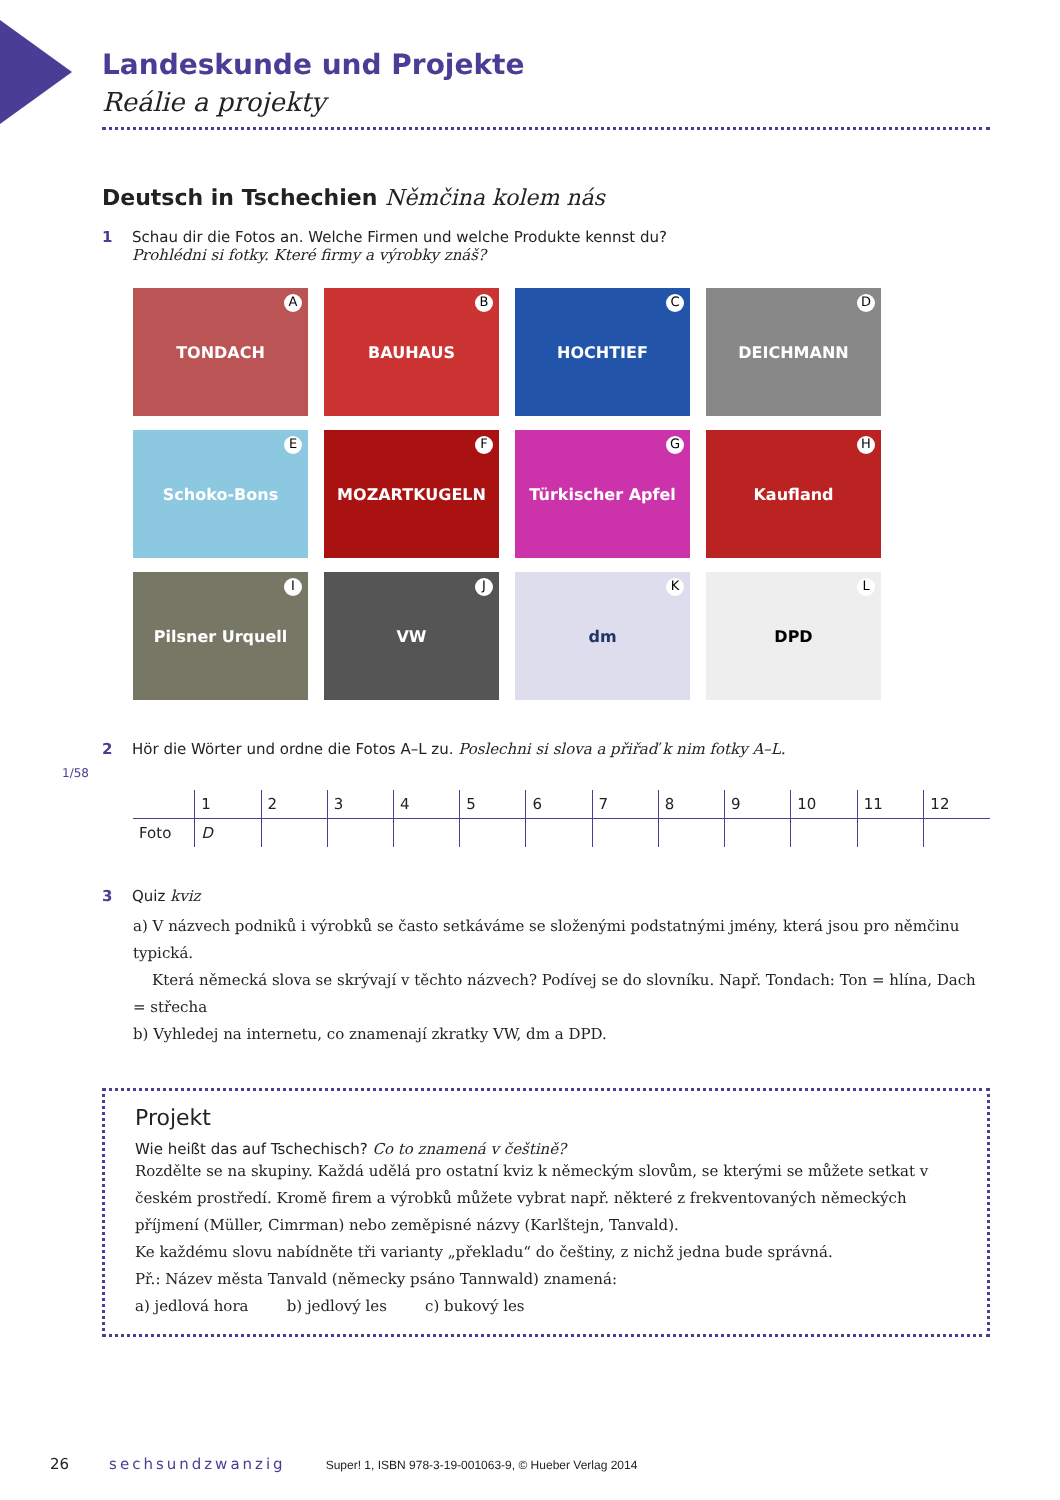Landeskunde und Projekte
Reálie a projekty
Deutsch in Tschechien Němčina kolem nás
1 Schau dir die Fotos an. Welche Firmen und welche Produkte kennst du?
Prohlédni si fotky. Které firmy a výrobky znáš?
TONDACH A
BAUHAUS B
HOCHTIEF C
DEICHMANN D
Schoko-Bons E
MOZARTKUGELN F
Türkischer Apfel G
Kaufland H
Pilsner Urquell I
VW J
dm K
DPD L
2 Hör die Wörter und ordne die Fotos A–L zu. Poslechni si slova a přiřaď k nim fotky A–L.
1/58
| | 1 | 2 | 3 | 4 | 5 | 6 | 7 | 8 | 9 | 10 | 11 | 12 |
| --- | --- | --- | --- | --- | --- | --- | --- | --- | --- | --- | --- | --- |
| Foto | D | | | | | | | | | | | |
3 Quiz kviz
a) V názvech podniků i výrobků se často setkáváme se složenými podstatnými jmény, která jsou pro němčinu typická.
Která německá slova se skrývají v těchto názvech? Podívej se do slovníku. Např. Tondach: Ton = hlína, Dach = střecha
b) Vyhledej na internetu, co znamenají zkratky VW, dm a DPD.
Projekt
Wie heißt das auf Tschechisch? Co to znamená v češtině?
Rozdělte se na skupiny. Každá udělá pro ostatní kviz k německým slovům, se kterými se můžete setkat v českém prostředí. Kromě firem a výrobků můžete vybrat např. některé z frekventovaných německých příjmení (Müller, Cimrman) nebo zeměpisné názvy (Karlštejn, Tanvald).
Ke každému slovu nabídněte tři varianty „překladu“ do češtiny, z nichž jedna bude správná.
Př.: Název města Tanvald (německy psáno Tannwald) znamená:
a) jedlová hora b) jedlový les c) bukový les
26 sechsundzwanzig Super! 1, ISBN 978-3-19-001063-9, © Hueber Verlag 2014